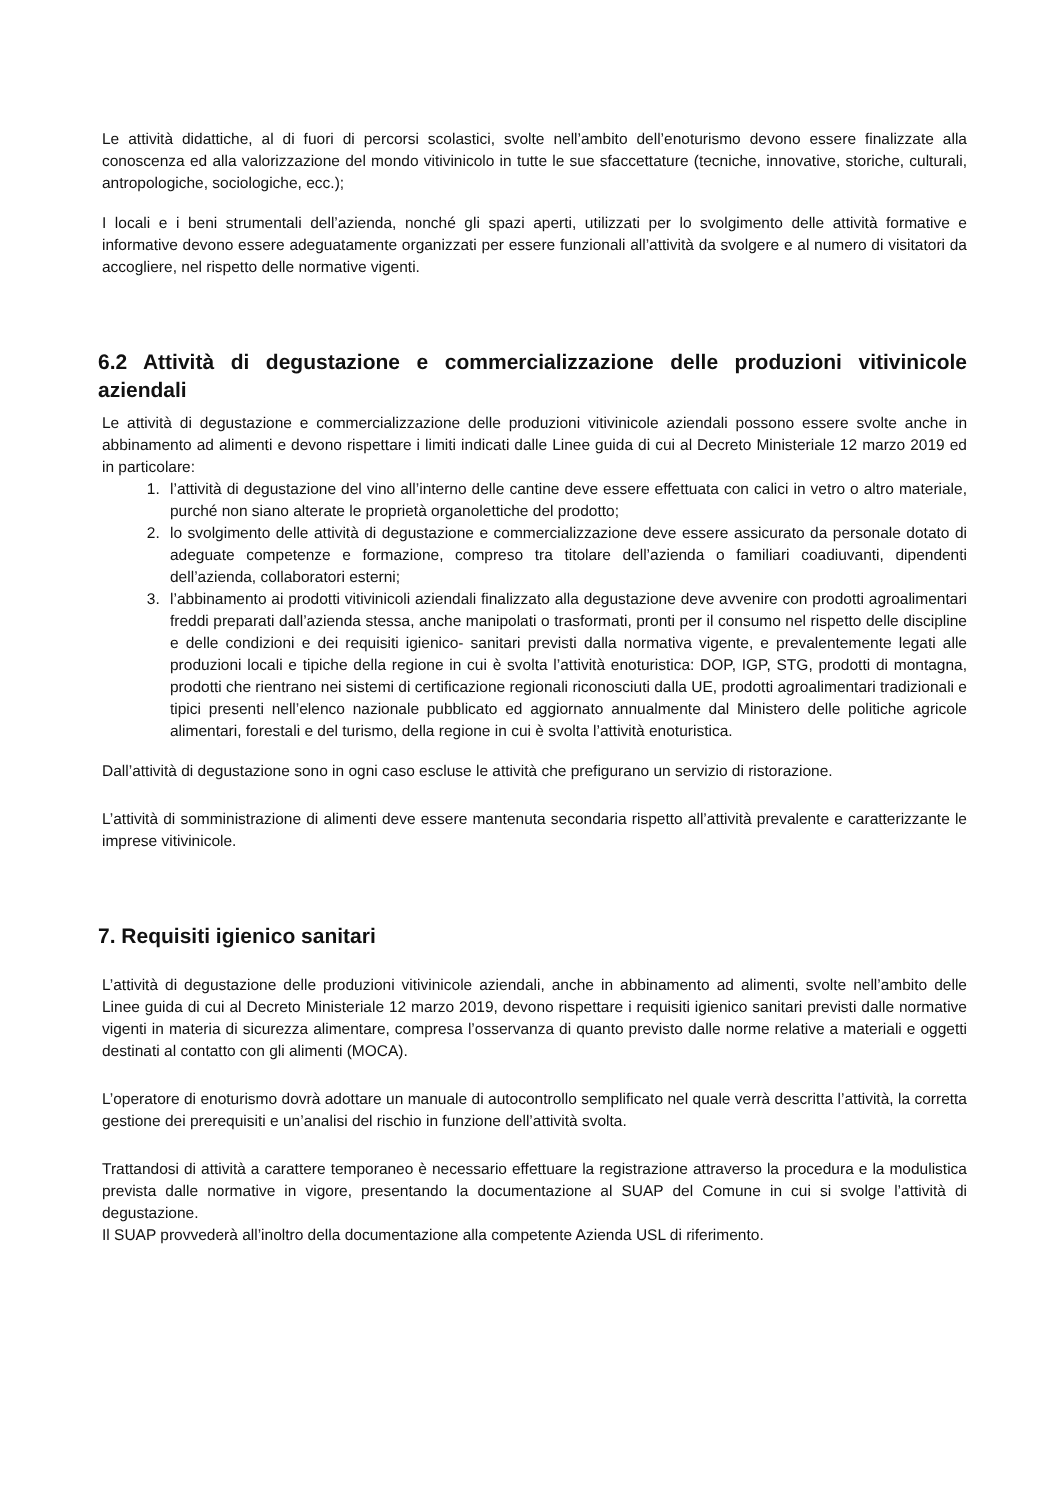Le attività didattiche, al di fuori di percorsi scolastici, svolte nell’ambito dell’enoturismo devono essere finalizzate alla conoscenza ed alla valorizzazione del mondo vitivinicolo in tutte le sue sfaccettature (tecniche, innovative, storiche, culturali, antropologiche, sociologiche, ecc.);
I locali e i beni strumentali dell’azienda, nonché gli spazi aperti, utilizzati per lo svolgimento delle attività formative e informative devono essere adeguatamente organizzati per essere funzionali all’attività da svolgere e al numero di visitatori da accogliere, nel rispetto delle normative vigenti.
6.2 Attività di degustazione e commercializzazione delle produzioni vitivinicole aziendali
Le attività di degustazione e commercializzazione delle produzioni vitivinicole aziendali possono essere svolte anche in abbinamento ad alimenti e devono rispettare i limiti indicati dalle Linee guida di cui al Decreto Ministeriale 12 marzo 2019 ed in particolare:
1. l’attività di degustazione del vino all’interno delle cantine deve essere effettuata con calici in vetro o altro materiale, purché non siano alterate le proprietà organolettiche del prodotto;
2. lo svolgimento delle attività di degustazione e commercializzazione deve essere assicurato da personale dotato di adeguate competenze e formazione, compreso tra titolare dell’azienda o familiari coadiuvanti, dipendenti dell’azienda, collaboratori esterni;
3. l’abbinamento ai prodotti vitivinicoli aziendali finalizzato alla degustazione deve avvenire con prodotti agroalimentari freddi preparati dall’azienda stessa, anche manipolati o trasformati, pronti per il consumo nel rispetto delle discipline e delle condizioni e dei requisiti igienico- sanitari previsti dalla normativa vigente, e prevalentemente legati alle produzioni locali e tipiche della regione in cui è svolta l’attività enoturistica: DOP, IGP, STG, prodotti di montagna, prodotti che rientrano nei sistemi di certificazione regionali riconosciuti dalla UE, prodotti agroalimentari tradizionali e tipici presenti nell’elenco nazionale pubblicato ed aggiornato annualmente dal Ministero delle politiche agricole alimentari, forestali e del turismo, della regione in cui è svolta l’attività enoturistica.
Dall’attività di degustazione sono in ogni caso escluse le attività che prefigurano un servizio di ristorazione.
L’attività di somministrazione di alimenti deve essere mantenuta secondaria rispetto all’attività prevalente e caratterizzante le imprese vitivinicole.
7. Requisiti igienico sanitari
L’attività di degustazione delle produzioni vitivinicole aziendali, anche in abbinamento ad alimenti, svolte nell’ambito delle Linee guida di cui al Decreto Ministeriale 12 marzo 2019, devono rispettare i requisiti igienico sanitari previsti dalle normative vigenti in materia di sicurezza alimentare, compresa l’osservanza di quanto previsto dalle norme relative a materiali e oggetti destinati al contatto con gli alimenti (MOCA).
L’operatore di enoturismo dovrà adottare un manuale di autocontrollo semplificato nel quale verrà descritta l’attività, la corretta gestione dei prerequisiti e un’analisi del rischio in funzione dell’attività svolta.
Trattandosi di attività a carattere temporaneo è necessario effettuare la registrazione attraverso la procedura e la modulistica prevista dalle normative in vigore, presentando la documentazione al SUAP del Comune in cui si svolge l’attività di degustazione.
Il SUAP provvederà all’inoltro della documentazione alla competente Azienda USL di riferimento.